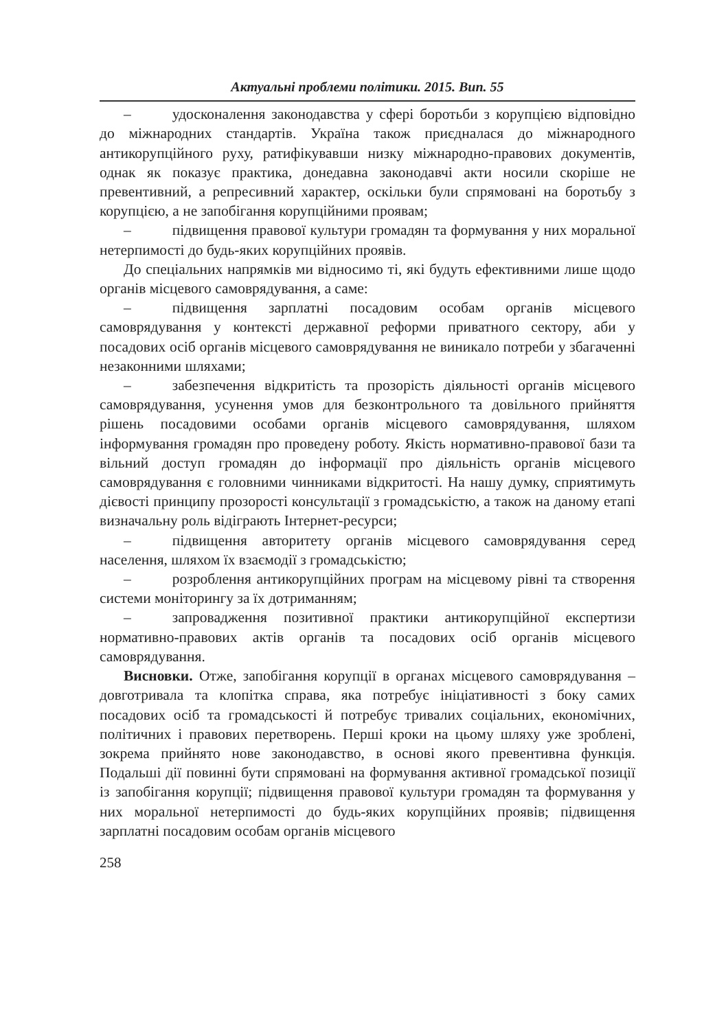Актуальні проблеми політики. 2015. Вип. 55
– удосконалення законодавства у сфері боротьби з корупцією відповідно до міжнародних стандартів. Україна також приєдналася до міжнародного антикорупційного руху, ратифікувавши низку міжнародно-правових документів, однак як показує практика, донедавна законодавчі акти носили скоріше не превентивний, а репресивний характер, оскільки були спрямовані на боротьбу з корупцією, а не запобігання корупційними проявам;
– підвищення правової культури громадян та формування у них моральної нетерпимості до будь-яких корупційних проявів.
До спеціальних напрямків ми відносимо ті, які будуть ефективними лише щодо органів місцевого самоврядування, а саме:
– підвищення зарплатні посадовим особам органів місцевого самоврядування у контексті державної реформи приватного сектору, аби у посадових осіб органів місцевого самоврядування не виникало потреби у збагаченні незаконними шляхами;
– забезпечення відкритість та прозорість діяльності органів місцевого самоврядування, усунення умов для безконтрольного та довільного прийняття рішень посадовими особами органів місцевого самоврядування, шляхом інформування громадян про проведену роботу. Якість нормативно-правової бази та вільний доступ громадян до інформації про діяльність органів місцевого самоврядування є головними чинниками відкритості. На нашу думку, сприятимуть дієвості принципу прозорості консультації з громадськістю, а також на даному етапі визначальну роль відіграють Інтернет-ресурси;
– підвищення авторитету органів місцевого самоврядування серед населення, шляхом їх взаємодії з громадськістю;
– розроблення антикорупційних програм на місцевому рівні та створення системи моніторингу за їх дотриманням;
– запровадження позитивної практики антикорупційної експертизи нормативно-правових актів органів та посадових осіб органів місцевого самоврядування.
Висновки. Отже, запобігання корупції в органах місцевого самоврядування – довготривала та клопітка справа, яка потребує ініціативності з боку самих посадових осіб та громадськості й потребує тривалих соціальних, економічних, політичних і правових перетворень. Перші кроки на цьому шляху уже зроблені, зокрема прийнято нове законодавство, в основі якого превентивна функція. Подальші дії повинні бути спрямовані на формування активної громадської позиції із запобігання корупції; підвищення правової культури громадян та формування у них моральної нетерпимості до будь-яких корупційних проявів; підвищення зарплатні посадовим особам органів місцевого
258